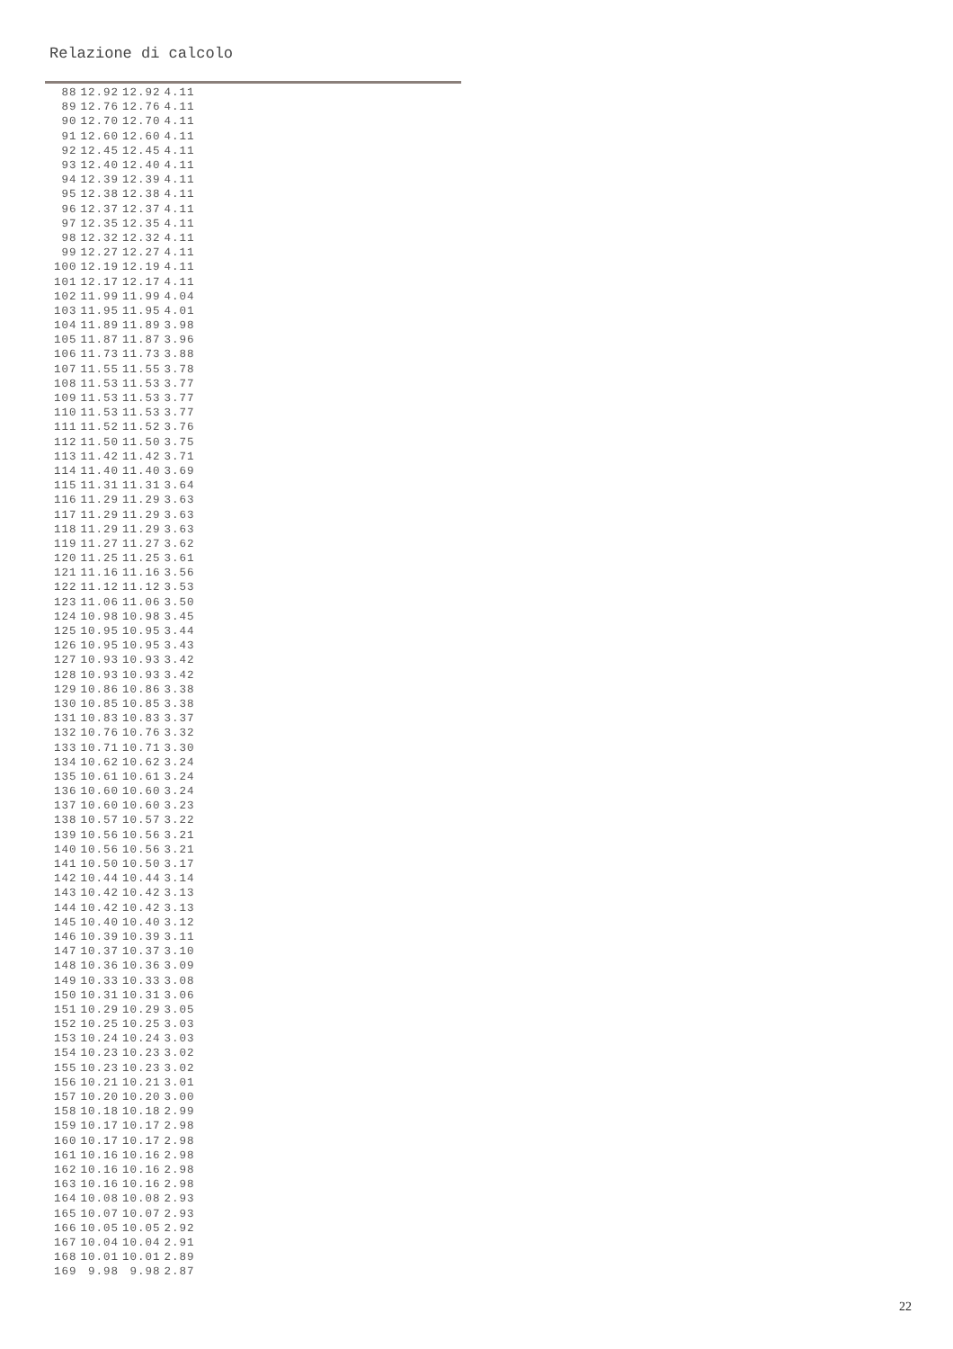Relazione di calcolo
| 88 | 12.92 | 12.92 | 4.11 |
| 89 | 12.76 | 12.76 | 4.11 |
| 90 | 12.70 | 12.70 | 4.11 |
| 91 | 12.60 | 12.60 | 4.11 |
| 92 | 12.45 | 12.45 | 4.11 |
| 93 | 12.40 | 12.40 | 4.11 |
| 94 | 12.39 | 12.39 | 4.11 |
| 95 | 12.38 | 12.38 | 4.11 |
| 96 | 12.37 | 12.37 | 4.11 |
| 97 | 12.35 | 12.35 | 4.11 |
| 98 | 12.32 | 12.32 | 4.11 |
| 99 | 12.27 | 12.27 | 4.11 |
| 100 | 12.19 | 12.19 | 4.11 |
| 101 | 12.17 | 12.17 | 4.11 |
| 102 | 11.99 | 11.99 | 4.04 |
| 103 | 11.95 | 11.95 | 4.01 |
| 104 | 11.89 | 11.89 | 3.98 |
| 105 | 11.87 | 11.87 | 3.96 |
| 106 | 11.73 | 11.73 | 3.88 |
| 107 | 11.55 | 11.55 | 3.78 |
| 108 | 11.53 | 11.53 | 3.77 |
| 109 | 11.53 | 11.53 | 3.77 |
| 110 | 11.53 | 11.53 | 3.77 |
| 111 | 11.52 | 11.52 | 3.76 |
| 112 | 11.50 | 11.50 | 3.75 |
| 113 | 11.42 | 11.42 | 3.71 |
| 114 | 11.40 | 11.40 | 3.69 |
| 115 | 11.31 | 11.31 | 3.64 |
| 116 | 11.29 | 11.29 | 3.63 |
| 117 | 11.29 | 11.29 | 3.63 |
| 118 | 11.29 | 11.29 | 3.63 |
| 119 | 11.27 | 11.27 | 3.62 |
| 120 | 11.25 | 11.25 | 3.61 |
| 121 | 11.16 | 11.16 | 3.56 |
| 122 | 11.12 | 11.12 | 3.53 |
| 123 | 11.06 | 11.06 | 3.50 |
| 124 | 10.98 | 10.98 | 3.45 |
| 125 | 10.95 | 10.95 | 3.44 |
| 126 | 10.95 | 10.95 | 3.43 |
| 127 | 10.93 | 10.93 | 3.42 |
| 128 | 10.93 | 10.93 | 3.42 |
| 129 | 10.86 | 10.86 | 3.38 |
| 130 | 10.85 | 10.85 | 3.38 |
| 131 | 10.83 | 10.83 | 3.37 |
| 132 | 10.76 | 10.76 | 3.32 |
| 133 | 10.71 | 10.71 | 3.30 |
| 134 | 10.62 | 10.62 | 3.24 |
| 135 | 10.61 | 10.61 | 3.24 |
| 136 | 10.60 | 10.60 | 3.24 |
| 137 | 10.60 | 10.60 | 3.23 |
| 138 | 10.57 | 10.57 | 3.22 |
| 139 | 10.56 | 10.56 | 3.21 |
| 140 | 10.56 | 10.56 | 3.21 |
| 141 | 10.50 | 10.50 | 3.17 |
| 142 | 10.44 | 10.44 | 3.14 |
| 143 | 10.42 | 10.42 | 3.13 |
| 144 | 10.42 | 10.42 | 3.13 |
| 145 | 10.40 | 10.40 | 3.12 |
| 146 | 10.39 | 10.39 | 3.11 |
| 147 | 10.37 | 10.37 | 3.10 |
| 148 | 10.36 | 10.36 | 3.09 |
| 149 | 10.33 | 10.33 | 3.08 |
| 150 | 10.31 | 10.31 | 3.06 |
| 151 | 10.29 | 10.29 | 3.05 |
| 152 | 10.25 | 10.25 | 3.03 |
| 153 | 10.24 | 10.24 | 3.03 |
| 154 | 10.23 | 10.23 | 3.02 |
| 155 | 10.23 | 10.23 | 3.02 |
| 156 | 10.21 | 10.21 | 3.01 |
| 157 | 10.20 | 10.20 | 3.00 |
| 158 | 10.18 | 10.18 | 2.99 |
| 159 | 10.17 | 10.17 | 2.98 |
| 160 | 10.17 | 10.17 | 2.98 |
| 161 | 10.16 | 10.16 | 2.98 |
| 162 | 10.16 | 10.16 | 2.98 |
| 163 | 10.16 | 10.16 | 2.98 |
| 164 | 10.08 | 10.08 | 2.93 |
| 165 | 10.07 | 10.07 | 2.93 |
| 166 | 10.05 | 10.05 | 2.92 |
| 167 | 10.04 | 10.04 | 2.91 |
| 168 | 10.01 | 10.01 | 2.89 |
| 169 | 9.98 | 9.98 | 2.87 |
22